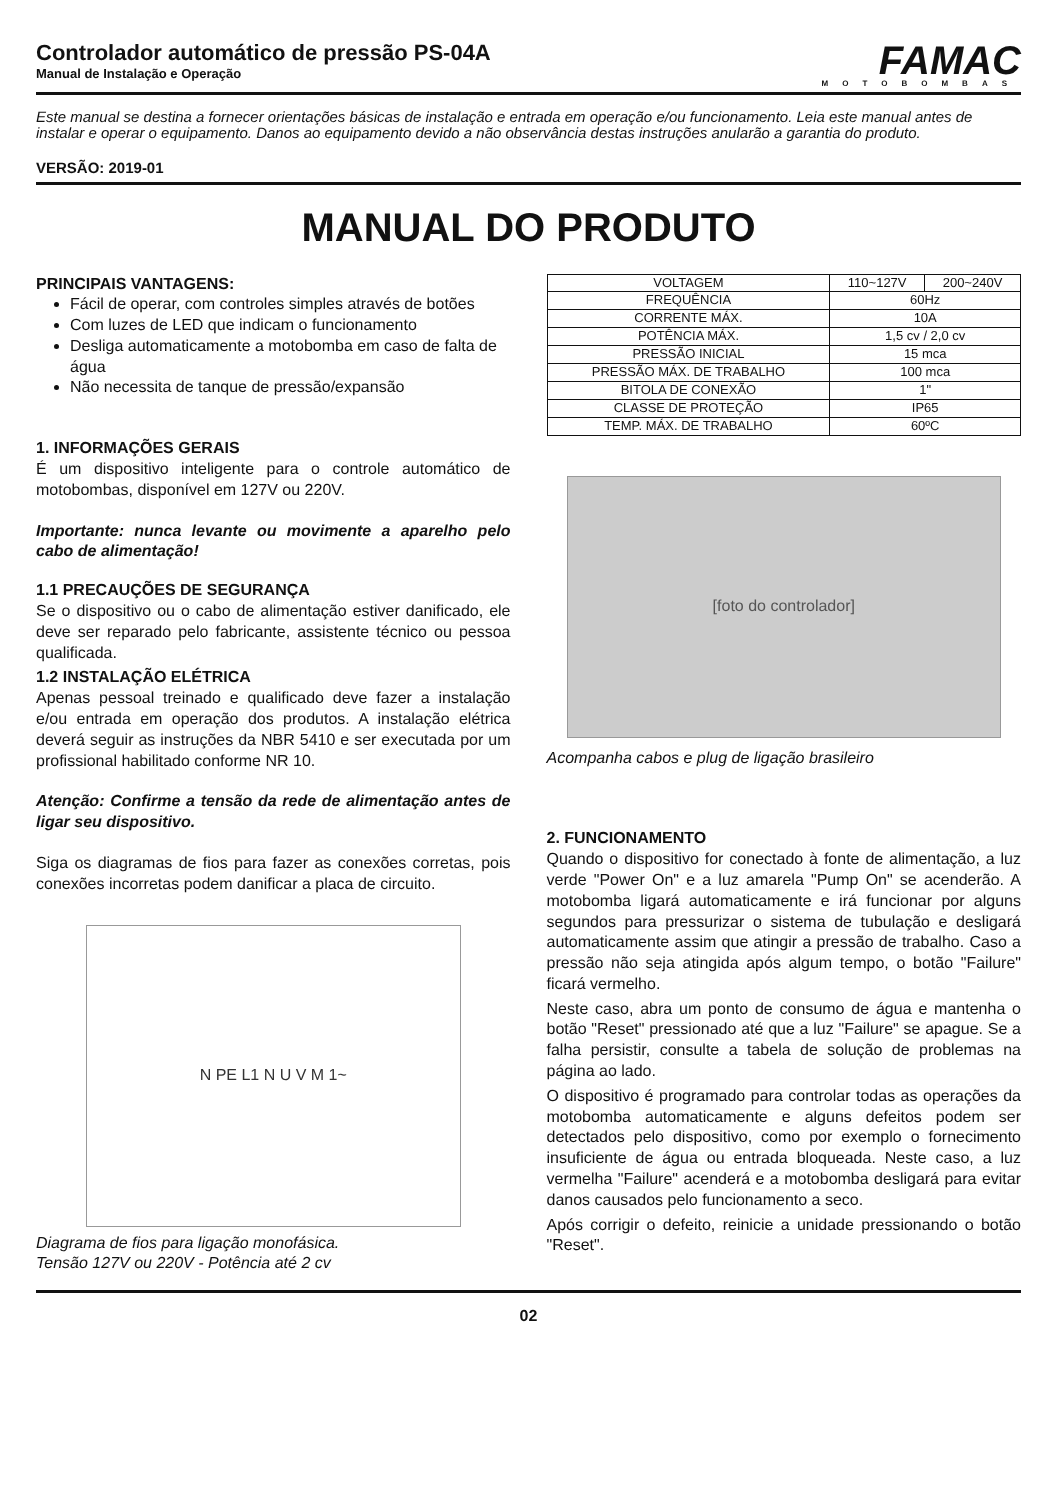Controlador automático de pressão PS-04A
Manual de Instalação e Operação
FAMAC
MOTOBOMBAS
Este manual se destina a fornecer orientações básicas de instalação e entrada em operação e/ou funcionamento. Leia este manual antes de instalar e operar o equipamento. Danos ao equipamento devido a não observância destas instruções anularão a garantia do produto.
VERSÃO: 2019-01
MANUAL DO PRODUTO
PRINCIPAIS VANTAGENS:
Fácil de operar, com controles simples através de botões
Com luzes de LED que indicam o funcionamento
Desliga automaticamente a motobomba em caso de falta de água
Não necessita de tanque de pressão/expansão
1. INFORMAÇÕES GERAIS
É um dispositivo inteligente para o controle automático de motobombas, disponível em 127V ou 220V.
Importante: nunca levante ou movimente a aparelho pelo cabo de alimentação!
1.1 PRECAUÇÕES DE SEGURANÇA
Se o dispositivo ou o cabo de alimentação estiver danificado, ele deve ser reparado pelo fabricante, assistente técnico ou pessoa qualificada.
1.2 INSTALAÇÃO ELÉTRICA
Apenas pessoal treinado e qualificado deve fazer a instalação e/ou entrada em operação dos produtos. A instalação elétrica deverá seguir as instruções da NBR 5410 e ser executada por um profissional habilitado conforme NR 10.
Atenção: Confirme a tensão da rede de alimentação antes de ligar seu dispositivo.
Siga os diagramas de fios para fazer as conexões corretas, pois conexões incorretas podem danificar a placa de circuito.
N PE L1 N U V M 1~
Diagrama de fios para ligação monofásica.
Tensão 127V ou 220V - Potência até 2 cv
| VOLTAGEM | 110~127V | 200~240V |
| FREQUÊNCIA | 60Hz | |
| CORRENTE MÁX. | 10A | |
| POTÊNCIA MÁX. | 1,5 cv / 2,0 cv | |
| PRESSÃO INICIAL | 15 mca | |
| PRESSÃO MÁX. DE TRABALHO | 100 mca | |
| BITOLA DE CONEXÃO | 1" | |
| CLASSE DE PROTEÇÃO | IP65 | |
| TEMP. MÁX. DE TRABALHO | 60ºC | |
[foto do controlador]
Acompanha cabos e plug de ligação brasileiro
2. FUNCIONAMENTO
Quando o dispositivo for conectado à fonte de alimentação, a luz verde "Power On" e a luz amarela "Pump On" se acenderão. A motobomba ligará automaticamente e irá funcionar por alguns segundos para pressurizar o sistema de tubulação e desligará automaticamente assim que atingir a pressão de trabalho. Caso a pressão não seja atingida após algum tempo, o botão "Failure" ficará vermelho.
Neste caso, abra um ponto de consumo de água e mantenha o botão "Reset" pressionado até que a luz "Failure" se apague. Se a falha persistir, consulte a tabela de solução de problemas na página ao lado.
O dispositivo é programado para controlar todas as operações da motobomba automaticamente e alguns defeitos podem ser detectados pelo dispositivo, como por exemplo o fornecimento insuficiente de água ou entrada bloqueada. Neste caso, a luz vermelha "Failure" acenderá e a motobomba desligará para evitar danos causados pelo funcionamento a seco.
Após corrigir o defeito, reinicie a unidade pressionando o botão "Reset".
02